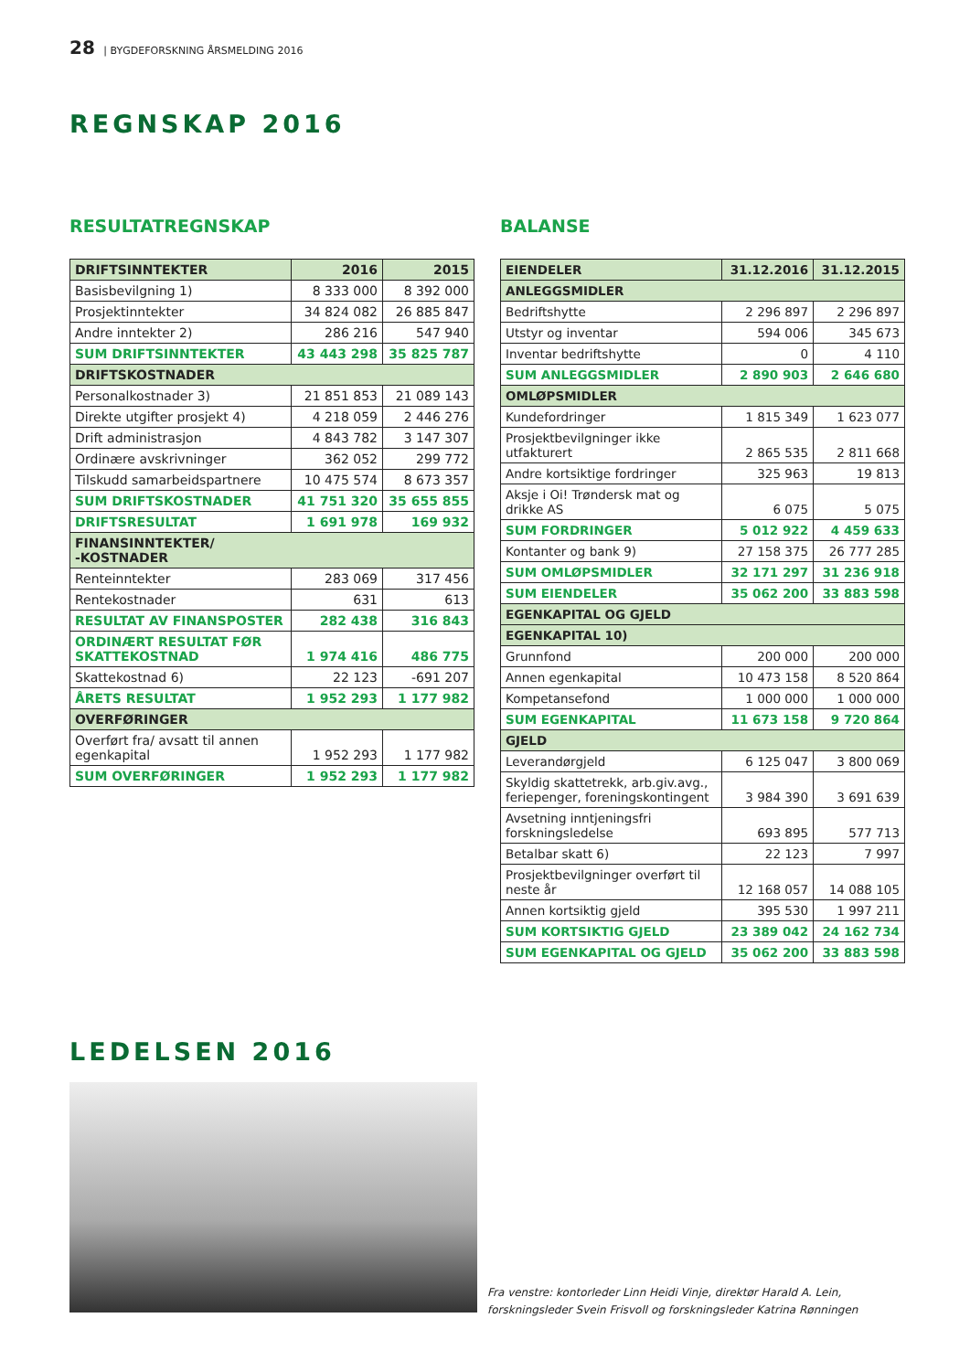28 | BYGDEFORSKNING ÅRSMELDING 2016
REGNSKAP 2016
RESULTATREGNSKAP
| DRIFTSINNTEKTER | 2016 | 2015 |
| --- | --- | --- |
| Basisbevilgning 1) | 8 333 000 | 8 392 000 |
| Prosjektinntekter | 34 824 082 | 26 885 847 |
| Andre inntekter 2) | 286 216 | 547 940 |
| SUM DRIFTSINNTEKTER | 43 443 298 | 35 825 787 |
| DRIFTSKOSTNADER | | |
| Personalkostnader 3) | 21 851 853 | 21 089 143 |
| Direkte utgifter prosjekt 4) | 4 218 059 | 2 446 276 |
| Drift administrasjon | 4 843 782 | 3 147 307 |
| Ordinære avskrivninger | 362 052 | 299 772 |
| Tilskudd samarbeidspartnere | 10 475 574 | 8 673 357 |
| SUM DRIFTSKOSTNADER | 41 751 320 | 35 655 855 |
| DRIFTSRESULTAT | 1 691 978 | 169 932 |
| FINANSINNTEKTER/ -KOSTNADER | | |
| Renteinntekter | 283 069 | 317 456 |
| Rentekostnader | 631 | 613 |
| RESULTAT AV FINANSPOSTER | 282 438 | 316 843 |
| ORDINÆRT RESULTAT FØR SKATTEKOSTNAD | 1 974 416 | 486 775 |
| Skattekostnad 6) | 22 123 | -691 207 |
| ÅRETS RESULTAT | 1 952 293 | 1 177 982 |
| OVERFØRINGER | | |
| Overført fra/ avsatt til annen egenkapital | 1 952 293 | 1 177 982 |
| SUM OVERFØRINGER | 1 952 293 | 1 177 982 |
BALANSE
| EIENDELER | 31.12.2016 | 31.12.2015 |
| --- | --- | --- |
| ANLEGGSMIDLER | | |
| Bedriftshytte | 2 296 897 | 2 296 897 |
| Utstyr og inventar | 594 006 | 345 673 |
| Inventar bedriftshytte | 0 | 4 110 |
| SUM ANLEGGSMIDLER | 2 890 903 | 2 646 680 |
| OMLØPSMIDLER | | |
| Kundefordringer | 1 815 349 | 1 623 077 |
| Prosjektbevilgninger ikke utfakturert | 2 865 535 | 2 811 668 |
| Andre kortsiktige fordringer | 325 963 | 19 813 |
| Aksje i Oi! Trøndersk mat og drikke AS | 6 075 | 5 075 |
| SUM FORDRINGER | 5 012 922 | 4 459 633 |
| Kontanter og bank 9) | 27 158 375 | 26 777 285 |
| SUM OMLØPSMIDLER | 32 171 297 | 31 236 918 |
| SUM EIENDELER | 35 062 200 | 33 883 598 |
| EGENKAPITAL OG GJELD | | |
| EGENKAPITAL 10) | | |
| Grunnfond | 200 000 | 200 000 |
| Annen egenkapital | 10 473 158 | 8 520 864 |
| Kompetansefond | 1 000 000 | 1 000 000 |
| SUM EGENKAPITAL | 11 673 158 | 9 720 864 |
| GJELD | | |
| Leverandørgjeld | 6 125 047 | 3 800 069 |
| Skyldig skattetrekk, arb.giv.avg., feriepenger, foreningskontingent | 3 984 390 | 3 691 639 |
| Avsetning inntjeningsfri forskningsledelse | 693 895 | 577 713 |
| Betalbar skatt 6) | 22 123 | 7 997 |
| Prosjektbevilgninger overført til neste år | 12 168 057 | 14 088 105 |
| Annen kortsiktig gjeld | 395 530 | 1 997 211 |
| SUM KORTSIKTIG GJELD | 23 389 042 | 24 162 734 |
| SUM EGENKAPITAL OG GJELD | 35 062 200 | 33 883 598 |
LEDELSEN 2016
Fra venstre: kontorleder Linn Heidi Vinje, direktør Harald A. Lein,
forskningsleder Svein Frisvoll og forskningsleder Katrina Rønningen